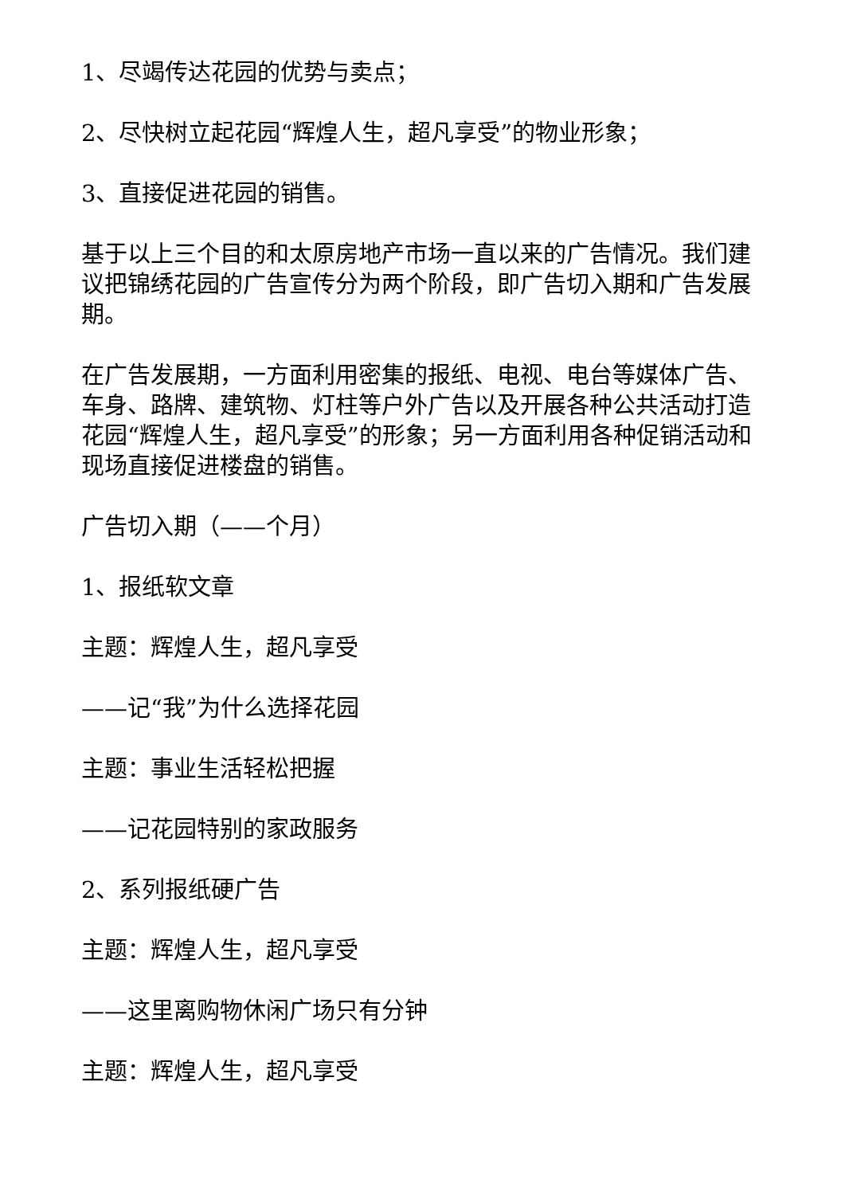1、尽竭传达花园的优势与卖点；
2、尽快树立起花园“辉煌人生，超凡享受”的物业形象；
3、直接促进花园的销售。
基于以上三个目的和太原房地产市场一直以来的广告情况。我们建议把锦绣花园的广告宣传分为两个阶段，即广告切入期和广告发展期。
在广告发展期，一方面利用密集的报纸、电视、电台等媒体广告、车身、路牌、建筑物、灯柱等户外广告以及开展各种公共活动打造花园“辉煌人生，超凡享受”的形象；另一方面利用各种促销活动和现场直接促进楼盘的销售。
广告切入期（——个月）
1、报纸软文章
主题：辉煌人生，超凡享受
——记“我”为什么选择花园
主题：事业生活轻松把握
——记花园特别的家政服务
2、系列报纸硬广告
主题：辉煌人生，超凡享受
——这里离购物休闲广场只有分钟
主题：辉煌人生，超凡享受